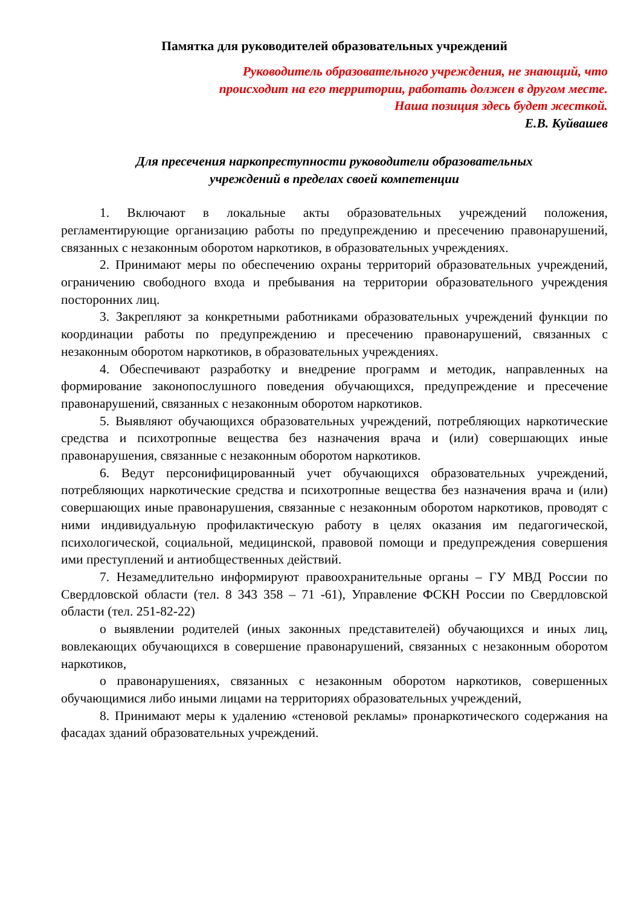Памятка для руководителей образовательных учреждений
Руководитель образовательного учреждения, не знающий, что
происходит на его территории, работать должен в другом месте.
Наша позиция здесь будет жесткой.
Е.В. Куйвашев
Для пресечения наркопреступности руководители образовательных
учреждений в пределах своей компетенции
1. Включают в локальные акты образовательных учреждений положения, регламентирующие организацию работы по предупреждению и пресечению правонарушений, связанных с незаконным оборотом наркотиков, в образовательных учреждениях.
2. Принимают меры по обеспечению охраны территорий образовательных учреждений, ограничению свободного входа и пребывания на территории образовательного учреждения посторонних лиц.
3. Закрепляют за конкретными работниками образовательных учреждений функции по координации работы по предупреждению и пресечению правонарушений, связанных с незаконным оборотом наркотиков, в образовательных учреждениях.
4. Обеспечивают разработку и внедрение программ и методик, направленных на формирование законопослушного поведения обучающихся, предупреждение и пресечение правонарушений, связанных с незаконным оборотом наркотиков.
5. Выявляют обучающихся образовательных учреждений, потребляющих наркотические средства и психотропные вещества без назначения врача и (или) совершающих иные правонарушения, связанные с незаконным оборотом наркотиков.
6. Ведут персонифицированный учет обучающихся образовательных учреждений, потребляющих наркотические средства и психотропные вещества без назначения врача и (или) совершающих иные правонарушения, связанные с незаконным оборотом наркотиков, проводят с ними индивидуальную профилактическую работу в целях оказания им педагогической, психологической, социальной, медицинской, правовой помощи и предупреждения совершения ими преступлений и антиобщественных действий.
7. Незамедлительно информируют правоохранительные органы – ГУ МВД России по Свердловской области (тел. 8 343 358 – 71 -61), Управление ФСКН России по Свердловской области (тел. 251-82-22)
о выявлении родителей (иных законных представителей) обучающихся и иных лиц, вовлекающих обучающихся в совершение правонарушений, связанных с незаконным оборотом наркотиков,
о правонарушениях, связанных с незаконным оборотом наркотиков, совершенных обучающимися либо иными лицами на территориях образовательных учреждений,
8. Принимают меры к удалению «стеновой рекламы» пронаркотического содержания на фасадах зданий образовательных учреждений.